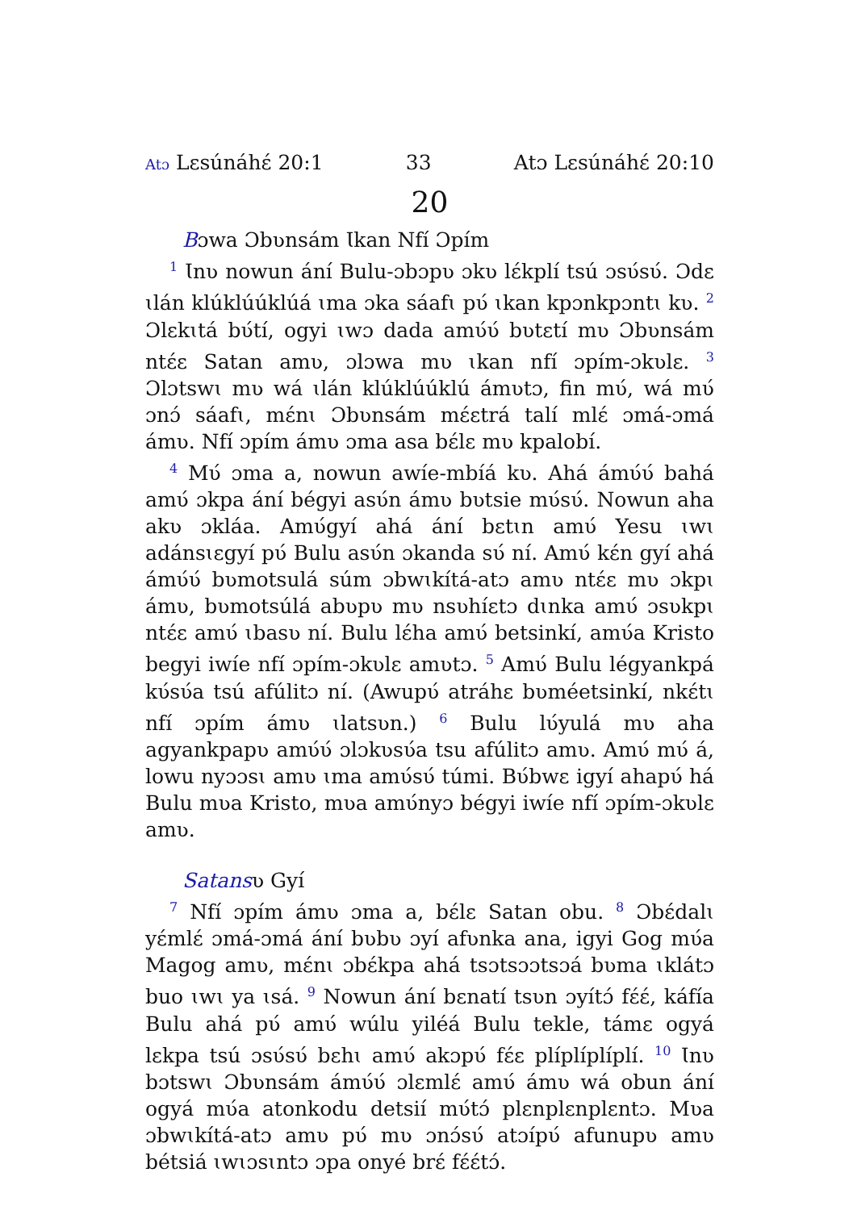Atɔ Lɛsúnáhɛ́ 20:1 33 Atɔ Lɛsúnáhɛ́ 20:10
20
Bɔwa Ɔbʋnsám Ɩkan Nfí Ɔpím
<sup>1</sup> Ɩnʋ nowun ání Bulu-ɔbɔpʋ ɔkʋ lɛ́kplí tsú ɔsʋ́sʋ́. Ɔdɛ ɩlán klúklúúklúá ɩma ɔka sáafɩ pʋ́ ɩkan kpɔnkpɔntɩ kʋ. <sup>2</sup> Ɔlɛkɩtá bʋ́tí, ogyi ɩwɔ dada amʋ́ʋ́ bʋtɛtí mʋ Ɔbʋnsám ntɛ́ɛ Satan amʋ, ɔlɔwa mʋ ɩkan nfí ɔpím-ɔkʋlɛ. <sup>3</sup> Ɔlɔtswɩ mʋ wá ɩlán klúklúúklú ámʋtɔ, fin mʋ́, wá mʋ́ ɔnɔ́ sáafɩ, mɛ́nɩ Ɔbʋnsám mɛ́ɛtrá talí mlɛ́ ɔmá-ɔmá ámʋ. Nfí ɔpím ámʋ ɔma asa bɛ́lɛ mʋ kpalobí.
<sup>4</sup> Mʋ́ ɔma a, nowun awíe-mbíá kʋ. Ahá ámʋ́ʋ́ bahá amʋ́ ɔkpa ání bégyi asʋ́n ámʋ bʋtsie mʋ́sʋ́. Nowun aha akʋ ɔkláa. Amʋ́gyí ahá ání bɛtɩn amʋ́ Yesu ɩwɩ adánsɩɛgyí pʋ́ Bulu asʋ́n ɔkanda sʋ́ ní. Amʋ́ kɛ́n gyí ahá ámʋ́ʋ́ bʋmotsulá súm ɔbwɩkítá-atɔ amʋ ntɛ́ɛ mʋ ɔkpɩ ámʋ, bʋmotsúlá abʋpʋ mʋ nsʋhíɛtɔ dɩnka amʋ́ ɔsʋkpɩ ntɛ́ɛ amʋ́ ɩbasʋ ní. Bulu lɛ́ha amʋ́ betsinkí, amʋ́a Kristo begyi iwíe nfí ɔpím-ɔkʋlɛ amʋtɔ. <sup>5</sup> Amʋ́ Bulu légyankpá kʋ́sʋ́a tsú afúlitɔ ní. (Awupʋ́ atráhɛ bʋméetsinkí, nkɛ́tɩ nfí ɔpím ámʋ ɩlatsʋn.) <sup>6</sup> Bulu lʋ́yulá mʋ aha agyankpapʋ amʋ́ʋ́ ɔlɔkʋsʋ́a tsu afúlitɔ amʋ. Amʋ́ mʋ́ á, lowu nyɔɔsɩ amʋ ɩma amʋ́sʋ́ túmi. Bʋ́bwɛ igyí ahapʋ́ há Bulu mʋa Kristo, mʋa amʋ́nyɔ bégyi iwíe nfí ɔpím-ɔkʋlɛ amʋ.
Satansʋ Gyí
<sup>7</sup> Nfí ɔpím ámʋ ɔma a, bɛ́lɛ Satan obu. <sup>8</sup> Ɔbɛ́dalɩ yɛ́mlɛ́ ɔmá-ɔmá ání bʋbʋ ɔyí afʋnka ana, igyi Gog mʋ́a Magog amʋ, mɛ́nɩ ɔbɛ́kpa ahá tsɔtsɔɔtsɔá bʋma ɩklátɔ buo ɩwɩ ya ɩsá. <sup>9</sup> Nowun ání bɛnatí tsʋn ɔyítɔ́ fɛ́ɛ́, káfía Bulu ahá pʋ́ amʋ́ wúlu yiléá Bulu tekle, támɛ ogyá lɛkpa tsú ɔsʋ́sʋ́ bɛhɩ amʋ́ akɔpʋ́ fɛ́ɛ plíplíplíplí. <sup>10</sup> Ɩnʋ bɔtswɩ Ɔbʋnsám ámʋ́ʋ́ ɔlɛmlɛ́ amʋ́ ámʋ wá obun ání ogyá mʋ́a atonkodu detsií mʋ́tɔ́ plɛnplɛnplɛntɔ. Mʋa ɔbwɩkítá-atɔ amʋ pʋ́ mʋ ɔnɔ́sʋ́ atɔípʋ́ afunupʋ amʋ bétsiá ɩwɩɔsɩntɔ ɔpa onyé brɛ́ fɛ́ɛ́tɔ́.